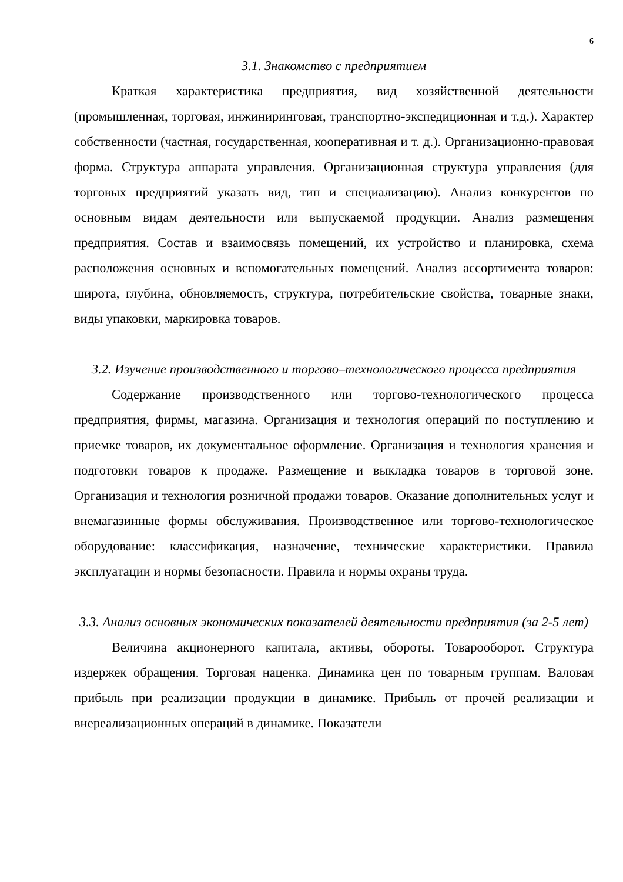6
3.1. Знакомство с предприятием
Краткая характеристика предприятия, вид хозяйственной деятельности (промышленная, торговая, инжиниринговая, транспортно-экспедиционная и т.д.). Характер собственности (частная, государственная, кооперативная и т. д.). Организационно-правовая форма. Структура аппарата управления. Организационная структура управления (для торговых предприятий указать вид, тип и специализацию). Анализ конкурентов по основным видам деятельности или выпускаемой продукции. Анализ размещения предприятия. Состав и взаимосвязь помещений, их устройство и планировка, схема расположения основных и вспомогательных помещений. Анализ ассортимента товаров: широта, глубина, обновляемость, структура, потребительские свойства, товарные знаки, виды упаковки, маркировка товаров.
3.2. Изучение производственного и торгово–технологического процесса предприятия
Содержание производственного или торгово-технологического процесса предприятия, фирмы, магазина. Организация и технология операций по поступлению и приемке товаров, их документальное оформление. Организация и технология хранения и подготовки товаров к продаже. Размещение и выкладка товаров в торговой зоне. Организация и технология розничной продажи товаров. Оказание дополнительных услуг и внемагазинные формы обслуживания. Производственное или торгово-технологическое оборудование: классификация, назначение, технические характеристики. Правила эксплуатации и нормы безопасности. Правила и нормы охраны труда.
3.3. Анализ основных экономических показателей деятельности предприятия (за 2-5 лет)
Величина акционерного капитала, активы, обороты. Товарооборот. Структура издержек обращения. Торговая наценка. Динамика цен по товарным группам. Валовая прибыль при реализации продукции в динамике. Прибыль от прочей реализации и внереализационных операций в динамике. Показатели